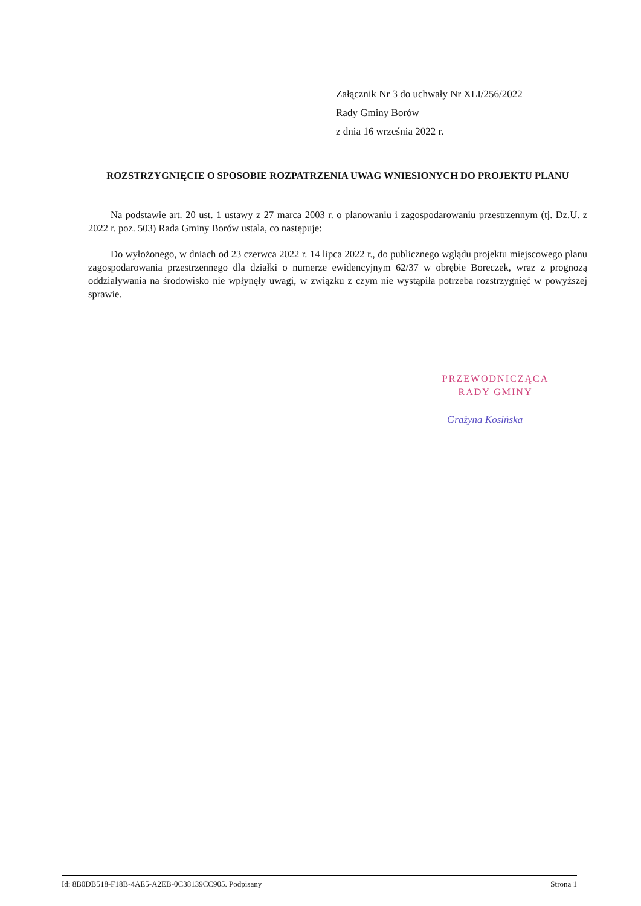Załącznik Nr 3 do uchwały Nr XLI/256/2022
Rady Gminy Borów
z dnia 16 września 2022 r.
ROZSTRZYGNIĘCIE O SPOSOBIE ROZPATRZENIA UWAG WNIESIONYCH DO PROJEKTU PLANU
Na podstawie art. 20 ust. 1 ustawy z 27 marca 2003 r. o planowaniu i zagospodarowaniu przestrzennym (tj. Dz.U. z 2022 r. poz. 503) Rada Gminy Borów ustala, co następuje:
Do wyłożonego, w dniach od 23 czerwca 2022 r. 14 lipca 2022 r., do publicznego wglądu projektu miejscowego planu zagospodarowania przestrzennego dla działki o numerze ewidencyjnym 62/37 w obrębie Boreczek, wraz z prognozą oddziaływania na środowisko nie wpłynęły uwagi, w związku z czym nie wystąpiła potrzeba rozstrzygnięć w powyższej sprawie.
PRZEWODNICZĄCA
RADY GMINY
Grażyna Kosińska
Id: 8B0DB518-F18B-4AE5-A2EB-0C38139CC905. Podpisany Strona 1